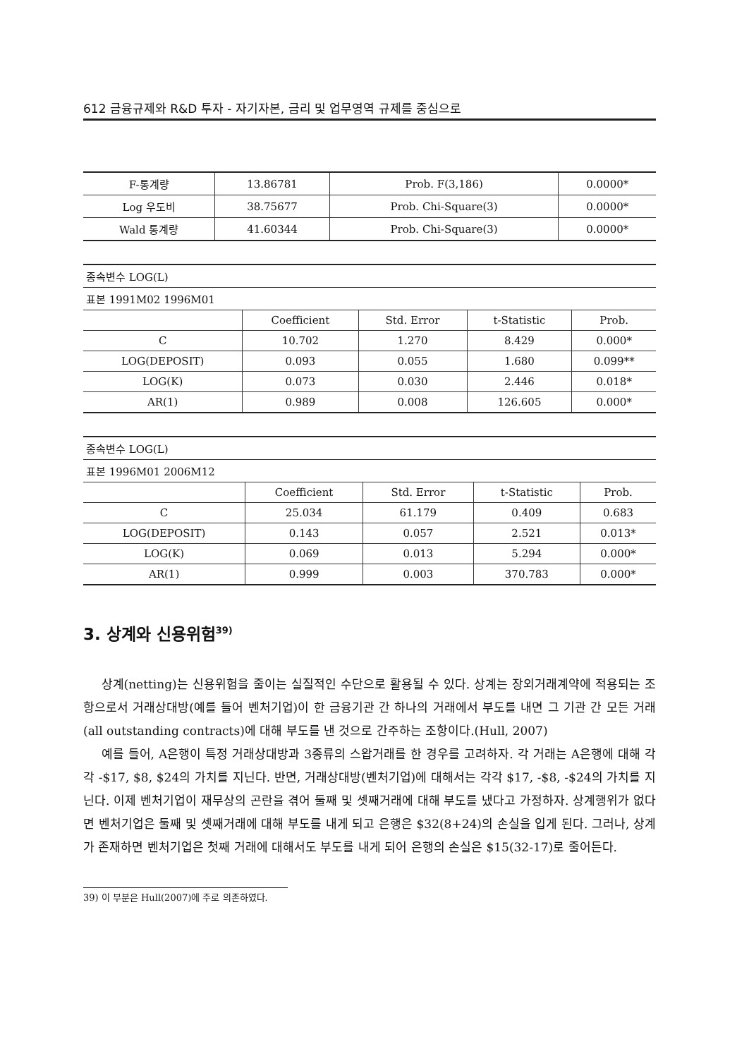612 금융규제와 R&D 투자 - 자기자본, 금리 및 업무영역 규제를 중심으로
| F-통계량 | 13.86781 | Prob. F(3,186) | 0.0000* |
| Log 우도비 | 38.75677 | Prob. Chi-Square(3) | 0.0000* |
| Wald 통계량 | 41.60344 | Prob. Chi-Square(3) | 0.0000* |
| 종속변수 LOG(L) | | | | |
| 표본 1991M02 1996M01 | | | | |
| | Coefficient | Std. Error | t-Statistic | Prob. |
| C | 10.702 | 1.270 | 8.429 | 0.000* |
| LOG(DEPOSIT) | 0.093 | 0.055 | 1.680 | 0.099** |
| LOG(K) | 0.073 | 0.030 | 2.446 | 0.018* |
| AR(1) | 0.989 | 0.008 | 126.605 | 0.000* |
| 종속변수 LOG(L) | | | | |
| 표본 1996M01 2006M12 | | | | |
| | Coefficient | Std. Error | t-Statistic | Prob. |
| C | 25.034 | 61.179 | 0.409 | 0.683 |
| LOG(DEPOSIT) | 0.143 | 0.057 | 2.521 | 0.013* |
| LOG(K) | 0.069 | 0.013 | 5.294 | 0.000* |
| AR(1) | 0.999 | 0.003 | 370.783 | 0.000* |
3. 상계와 신용위험<sup>39)</sup>
상계(netting)는 신용위험을 줄이는 실질적인 수단으로 활용될 수 있다. 상계는 장외거래계약에 적용되는 조항으로서 거래상대방(예를 들어 벤처기업)이 한 금융기관 간 하나의 거래에서 부도를 내면 그 기관 간 모든 거래(all outstanding contracts)에 대해 부도를 낸 것으로 간주하는 조항이다.(Hull, 2007)
예를 들어, A은행이 특정 거래상대방과 3종류의 스왑거래를 한 경우를 고려하자. 각 거래는 A은행에 대해 각각 -$17, $8, $24의 가치를 지닌다. 반면, 거래상대방(벤처기업)에 대해서는 각각 $17, -$8, -$24의 가치를 지닌다. 이제 벤처기업이 재무상의 곤란을 겪어 둘째 및 셋째거래에 대해 부도를 냈다고 가정하자. 상계행위가 없다면 벤처기업은 둘째 및 셋째거래에 대해 부도를 내게 되고 은행은 $32(8+24)의 손실을 입게 된다. 그러나, 상계가 존재하면 벤처기업은 첫째 거래에 대해서도 부도를 내게 되어 은행의 손실은 $15(32-17)로 줄어든다.
39) 이 부분은 Hull(2007)에 주로 의존하였다.